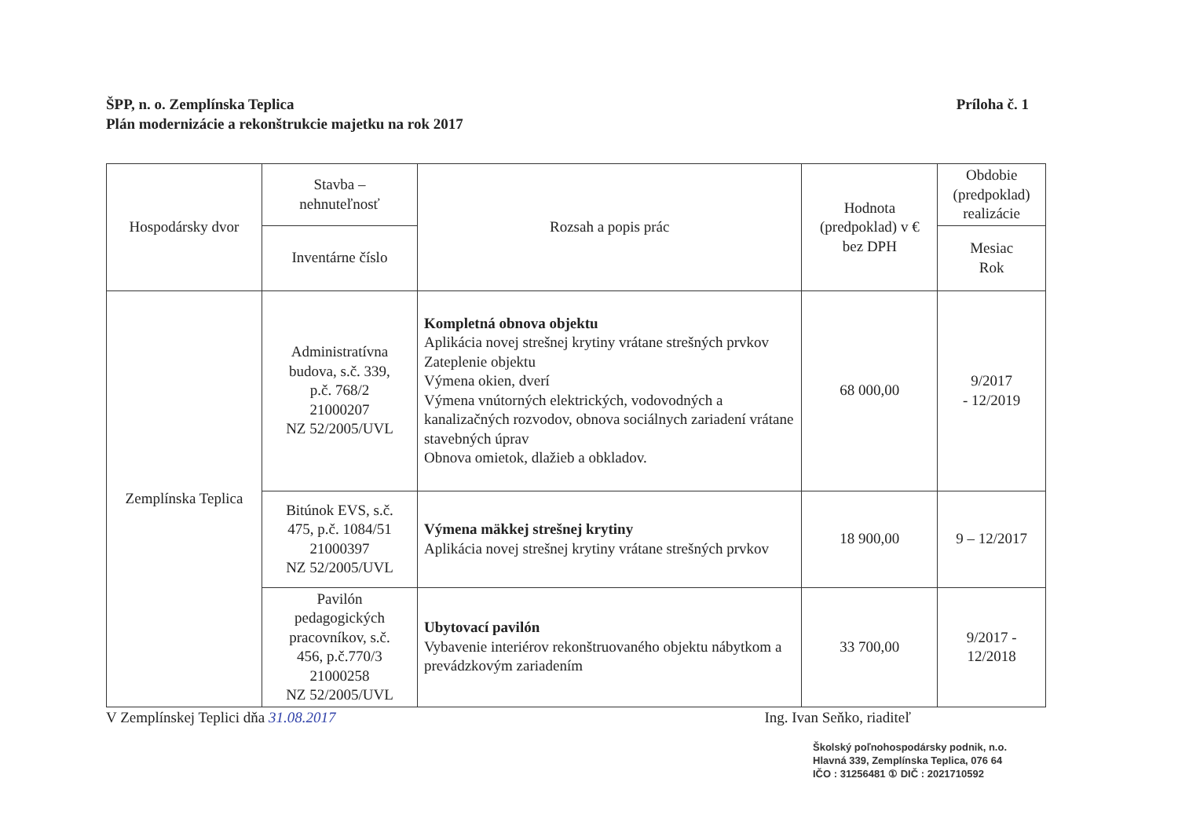ŠPP, n. o. Zemplínska Teplica
Plán modernizácie a rekonštrukcie majetku na rok 2017
Príloha č. 1
| Hospodársky dvor | Stavba – nehnuteľnosť | Rozsah a popis prác | Hodnota (predpoklad) v € bez DPH | Obdobie (predpoklad) realizácie |
| --- | --- | --- | --- | --- |
| | Inventárne číslo | | | Mesiac Rok |
| Zemplínska Teplica | Administratívna budova, s.č. 339, p.č. 768/2 21000207 NZ 52/2005/UVL | Kompletná obnova objektu Aplikácia novej strešnej krytiny vrátane strešných prvkov Zateplenie objektu Výmena okien, dverí Výmena vnútorných elektrických, vodovodných a kanalizačných rozvodov, obnova sociálnych zariadení vrátane stavebných úprav Obnova omietok, dlažieb a obkladov. | 68 000,00 | 9/2017 - 12/2019 |
| | Bitúnok EVS, s.č. 475, p.č. 1084/51 21000397 NZ 52/2005/UVL | Výmena mäkkej strešnej krytiny Aplikácia novej strešnej krytiny vrátane strešných prvkov | 18 900,00 | 9 – 12/2017 |
| | Pavilón pedagogických pracovníkov, s.č. 456, p.č.770/3 21000258 NZ 52/2005/UVL | Ubytovací pavilón Vybavenie interiérov rekonštruovaného objektu nábytkom a prevádzkovým zariadením | 33 700,00 | 9/2017 - 12/2018 |
V Zemplínskej Teplici dňa 31.08.2017
Ing. Ivan Seňko, riaditeľ
Školský poľnohospodársky podnik, n.o.
Hlavná 339, Zemplínska Teplica, 076 64
IČO : 31256481 ① DIČ : 2021710592